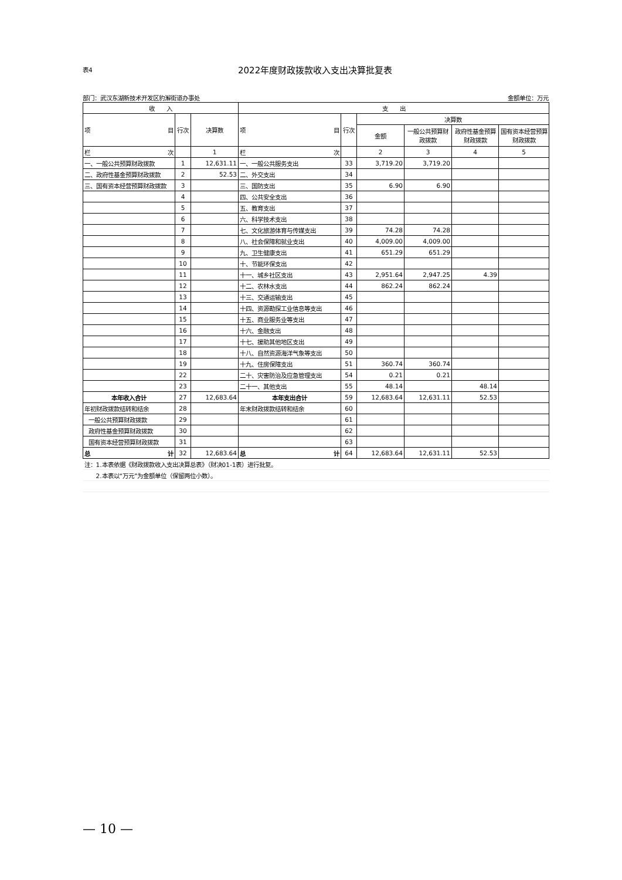表4
2022年度财政拨款收入支出决算批复表
部门：武汉东湖新技术开发区豹澥街道办事处 金额单位：万元
| 收 入 | | | 支 出 | | | | | |
| --- | --- | --- | --- | --- | --- | --- | --- | --- |
| 项 目 | 行次 | 决算数 | 项 目 | 行次 | 决算数 | | | |
| | | | | | 金额 | 一般公共预算财政拨款 | 政府性基金预算财政拨款 | 国有资本经营预算财政拨款 |
| 栏 次 | | 1 | 栏 次 | | 2 | 3 | 4 | 5 |
| 一、一般公共预算财政拨款 | 1 | 12,631.11 | 一、一般公共服务支出 | 33 | 3,719.20 | 3,719.20 | | |
| 二、政府性基金预算财政拨款 | 2 | 52.53 | 二、外交支出 | 34 | | | | |
| 三、国有资本经营预算财政拨款 | 3 | | 三、国防支出 | 35 | 6.90 | 6.90 | | |
| | 4 | | 四、公共安全支出 | 36 | | | | |
| | 5 | | 五、教育支出 | 37 | | | | |
| | 6 | | 六、科学技术支出 | 38 | | | | |
| | 7 | | 七、文化旅游体育与传媒支出 | 39 | 74.28 | 74.28 | | |
| | 8 | | 八、社会保障和就业支出 | 40 | 4,009.00 | 4,009.00 | | |
| | 9 | | 九、卫生健康支出 | 41 | 651.29 | 651.29 | | |
| | 10 | | 十、节能环保支出 | 42 | | | | |
| | 11 | | 十一、城乡社区支出 | 43 | 2,951.64 | 2,947.25 | 4.39 | |
| | 12 | | 十二、农林水支出 | 44 | 862.24 | 862.24 | | |
| | 13 | | 十三、交通运输支出 | 45 | | | | |
| | 14 | | 十四、资源勘探工业信息等支出 | 46 | | | | |
| | 15 | | 十五、商业服务业等支出 | 47 | | | | |
| | 16 | | 十六、金融支出 | 48 | | | | |
| | 17 | | 十七、援助其他地区支出 | 49 | | | | |
| | 18 | | 十八、自然资源海洋气象等支出 | 50 | | | | |
| | 19 | | 十九、住房保障支出 | 51 | 360.74 | 360.74 | | |
| | 22 | | 二十、灾害防治及应急管理支出 | 54 | 0.21 | 0.21 | | |
| | 23 | | 二十一、其他支出 | 55 | 48.14 | | 48.14 | |
| 本年收入合计 | 27 | 12,683.64 | 本年支出合计 | 59 | 12,683.64 | 12,631.11 | 52.53 | |
| 年初财政拨款结转和结余 | 28 | | 年末财政拨款结转和结余 | 60 | | | | |
| 一般公共预算财政拨款 | 29 | | | 61 | | | | |
| 政府性基金预算财政拨款 | 30 | | | 62 | | | | |
| 国有资本经营预算财政拨款 | 31 | | | 63 | | | | |
| 总 计 | 32 | 12,683.64 | 总 计 | 64 | 12,683.64 | 12,631.11 | 52.53 | |
| 注：1.本表依据《财政拨款收入支出决算总表》（财决01-1表）进行批复。 | | | | | | | | |
| 2.本表以“万元”为金额单位（保留两位小数）。 | | | | | | | | |
— 10 —